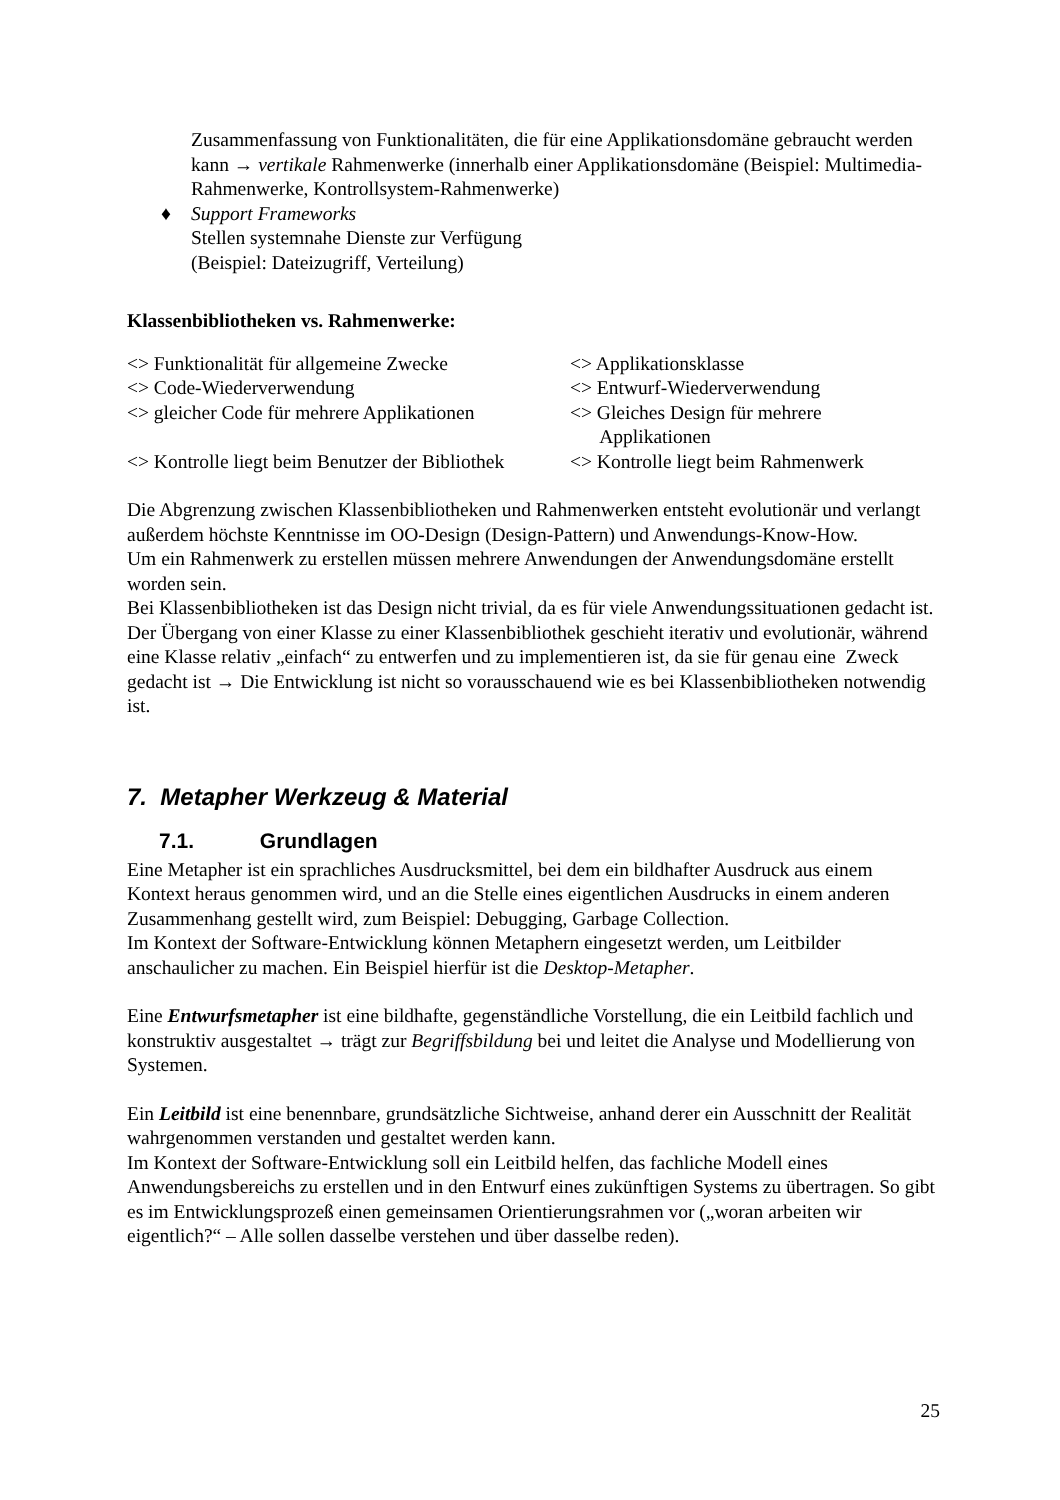Zusammenfassung von Funktionalitäten, die für eine Applikationsdomäne gebraucht werden kann → vertikale Rahmenwerke (innerhalb einer Applikationsdomäne (Beispiel: Multimedia-Rahmenwerke, Kontrollsystem-Rahmenwerke)
♦ Support Frameworks
Stellen systemnahe Dienste zur Verfügung
(Beispiel: Dateizugriff, Verteilung)
Klassenbibliotheken vs. Rahmenwerke:
| <> Funktionalität für allgemeine Zwecke | <> Applikationsklasse |
| <> Code-Wiederverwendung | <> Entwurf-Wiederverwendung |
| <> gleicher Code für mehrere Applikationen | <> Gleiches Design für mehrere Applikationen |
| <> Kontrolle liegt beim Benutzer der Bibliothek | <> Kontrolle liegt beim Rahmenwerk |
Die Abgrenzung zwischen Klassenbibliotheken und Rahmenwerken entsteht evolutionär und verlangt außerdem höchste Kenntnisse im OO-Design (Design-Pattern) und Anwendungs-Know-How.
Um ein Rahmenwerk zu erstellen müssen mehrere Anwendungen der Anwendungsdomäne erstellt worden sein.
Bei Klassenbibliotheken ist das Design nicht trivial, da es für viele Anwendungssituationen gedacht ist.
Der Übergang von einer Klasse zu einer Klassenbibliothek geschieht iterativ und evolutionär, während eine Klasse relativ „einfach“ zu entwerfen und zu implementieren ist, da sie für genau eine Zweck gedacht ist → Die Entwicklung ist nicht so vorausschauend wie es bei Klassenbibliotheken notwendig ist.
7. Metapher Werkzeug & Material
7.1. Grundlagen
Eine Metapher ist ein sprachliches Ausdrucksmittel, bei dem ein bildhafter Ausdruck aus einem Kontext heraus genommen wird, und an die Stelle eines eigentlichen Ausdrucks in einem anderen Zusammenhang gestellt wird, zum Beispiel: Debugging, Garbage Collection.
Im Kontext der Software-Entwicklung können Metaphern eingesetzt werden, um Leitbilder anschaulicher zu machen. Ein Beispiel hierfür ist die Desktop-Metapher.
Eine Entwurfsmetapher ist eine bildhafte, gegenständliche Vorstellung, die ein Leitbild fachlich und konstruktiv ausgestaltet → trägt zur Begriffsbildung bei und leitet die Analyse und Modellierung von Systemen.
Ein Leitbild ist eine benennbare, grundsätzliche Sichtweise, anhand derer ein Ausschnitt der Realität wahrgenommen verstanden und gestaltet werden kann.
Im Kontext der Software-Entwicklung soll ein Leitbild helfen, das fachliche Modell eines Anwendungsbereichs zu erstellen und in den Entwurf eines zukünftigen Systems zu übertragen. So gibt es im Entwicklungsprozeß einen gemeinsamen Orientierungsrahmen vor („woran arbeiten wir eigentlich?“ – Alle sollen dasselbe verstehen und über dasselbe reden).
25